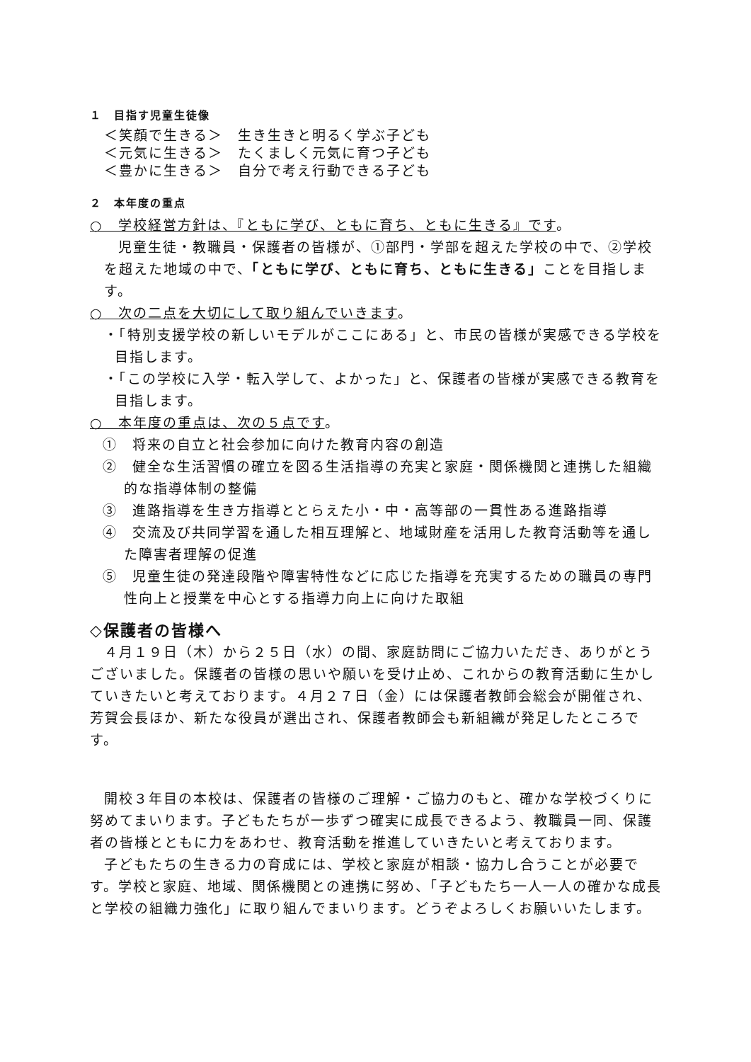１　目指す児童生徒像
＜笑顔で生きる＞　生き生きと明るく学ぶ子ども
＜元気に生きる＞　たくましく元気に育つ子ども
＜豊かに生きる＞　自分で考え行動できる子ども
２　本年度の重点
○　学校経営方針は、『ともに学び、ともに育ち、ともに生きる』です。
児童生徒・教職員・保護者の皆様が、①部門・学部を超えた学校の中で、②学校を超えた地域の中で、「ともに学び、ともに育ち、ともに生きる」ことを目指します。
○　次の二点を大切にして取り組んでいきます。
・「特別支援学校の新しいモデルがここにある」と、市民の皆様が実感できる学校を目指します。
・「この学校に入学・転入学して、よかった」と、保護者の皆様が実感できる教育を目指します。
○　本年度の重点は、次の５点です。
①　将来の自立と社会参加に向けた教育内容の創造
②　健全な生活習慣の確立を図る生活指導の充実と家庭・関係機関と連携した組織的な指導体制の整備
③　進路指導を生き方指導ととらえた小・中・高等部の一貫性ある進路指導
④　交流及び共同学習を通した相互理解と、地域財産を活用した教育活動等を通した障害者理解の促進
⑤　児童生徒の発達段階や障害特性などに応じた指導を充実するための職員の専門性向上と授業を中心とする指導力向上に向けた取組
◇保護者の皆様へ
４月１９日（木）から２５日（水）の間、家庭訪問にご協力いただき、ありがとうございました。保護者の皆様の思いや願いを受け止め、これからの教育活動に生かしていきたいと考えております。４月２７日（金）には保護者教師会総会が開催され、芳賀会長ほか、新たな役員が選出され、保護者教師会も新組織が発足したところです。
開校３年目の本校は、保護者の皆様のご理解・ご協力のもと、確かな学校づくりに努めてまいります。子どもたちが一歩ずつ確実に成長できるよう、教職員一同、保護者の皆様とともに力をあわせ、教育活動を推進していきたいと考えております。
子どもたちの生きる力の育成には、学校と家庭が相談・協力し合うことが必要です。学校と家庭、地域、関係機関との連携に努め、「子どもたち一人一人の確かな成長と学校の組織力強化」に取り組んでまいります。どうぞよろしくお願いいたします。